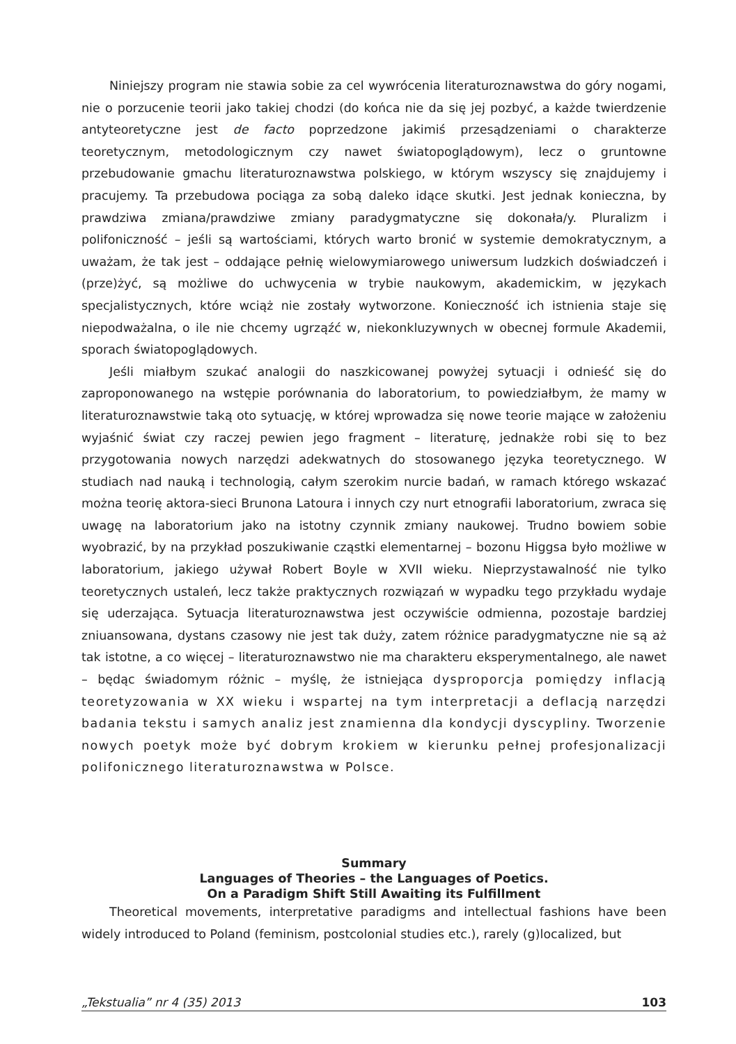Niniejszy program nie stawia sobie za cel wywrócenia literaturoznawstwa do góry nogami, nie o porzucenie teorii jako takiej chodzi (do końca nie da się jej pozbyć, a każde twierdzenie antyteoretyczne jest de facto poprzedzone jakimiś przesądzeniami o charakterze teoretycznym, metodologicznym czy nawet światopoglądowym), lecz o gruntowne przebudowanie gmachu literaturoznawstwa polskiego, w którym wszyscy się znajdujemy i pracujemy. Ta przebudowa pociąga za sobą daleko idące skutki. Jest jednak konieczna, by prawdziwa zmiana/prawdziwe zmiany paradygmatyczne się dokonała/y. Pluralizm i polifoniczność – jeśli są wartościami, których warto bronić w systemie demokratycznym, a uważam, że tak jest – oddające pełnię wielowymiarowego uniwersum ludzkich doświadczeń i (prze)żyć, są możliwe do uchwycenia w trybie naukowym, akademickim, w językach specjalistycznych, które wciąż nie zostały wytworzone. Konieczność ich istnienia staje się niepodważalna, o ile nie chcemy ugrząźć w, niekonkluzywnych w obecnej formule Akademii, sporach światopoglądowych.
Jeśli miałbym szukać analogii do naszkicowanej powyżej sytuacji i odnieść się do zaproponowanego na wstępie porównania do laboratorium, to powiedziałbym, że mamy w literaturoznawstwie taką oto sytuację, w której wprowadza się nowe teorie mające w założeniu wyjaśnić świat czy raczej pewien jego fragment – literaturę, jednakże robi się to bez przygotowania nowych narzędzi adekwatnych do stosowanego języka teoretycznego. W studiach nad nauką i technologią, całym szerokim nurcie badań, w ramach którego wskazać można teorię aktora-sieci Brunona Latoura i innych czy nurt etnografii laboratorium, zwraca się uwagę na laboratorium jako na istotny czynnik zmiany naukowej. Trudno bowiem sobie wyobrazić, by na przykład poszukiwanie cząstki elementarnej – bozonu Higgsa było możliwe w laboratorium, jakiego używał Robert Boyle w XVII wieku. Nieprzystawalność nie tylko teoretycznych ustaleń, lecz także praktycznych rozwiązań w wypadku tego przykładu wydaje się uderzająca. Sytuacja literaturoznawstwa jest oczywiście odmienna, pozostaje bardziej zniuansowana, dystans czasowy nie jest tak duży, zatem różnice paradygmatyczne nie są aż tak istotne, a co więcej – literaturoznawstwo nie ma charakteru eksperymentalnego, ale nawet – będąc świadomym różnic – myślę, że istniejąca dysproporcja pomiędzy inflacją teoretyzowania w XX wieku i wspartej na tym interpretacji a deflacją narzędzi badania tekstu i samych analiz jest znamienna dla kondycji dyscypliny. Tworzenie nowych poetyk może być dobrym krokiem w kierunku pełnej profesjonalizacji polifonicznego literaturoznawstwa w Polsce.
Summary
Languages of Theories – the Languages of Poetics.
On a Paradigm Shift Still Awaiting its Fulfillment
Theoretical movements, interpretative paradigms and intellectual fashions have been widely introduced to Poland (feminism, postcolonial studies etc.), rarely (g)localized, but
„Tekstualia” nr 4 (35) 2013 103